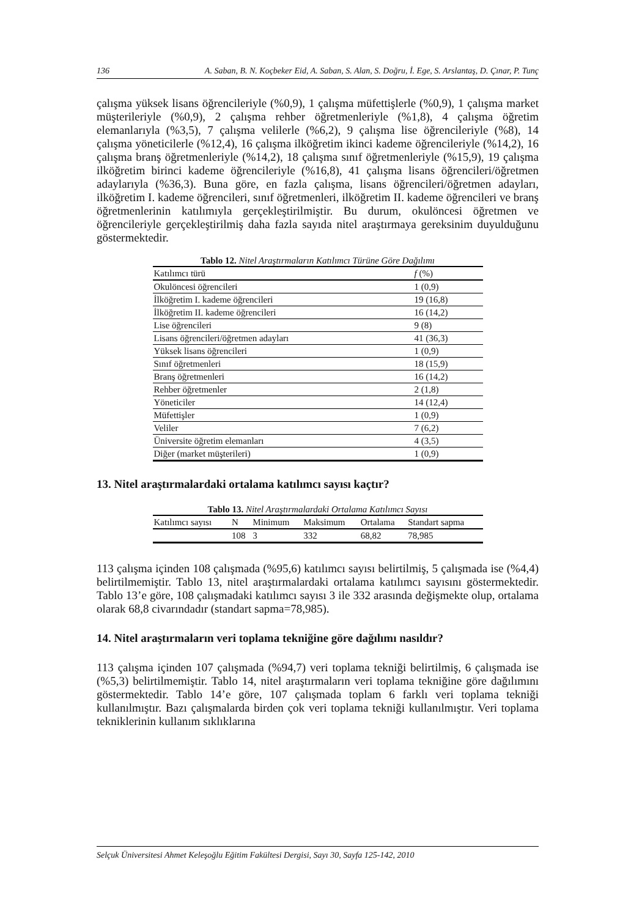136 A. Saban, B. N. Koçbeker Eid, A. Saban, S. Alan, S. Doğru, İ. Ege, S. Arslantaş, D. Çınar, P. Tunç
çalışma yüksek lisans öğrencileriyle (%0,9), 1 çalışma müfettişlerle (%0,9), 1 çalışma market müşterileriyle (%0,9), 2 çalışma rehber öğretmenleriyle (%1,8), 4 çalışma öğretim elemanlarıyla (%3,5), 7 çalışma velilerle (%6,2), 9 çalışma lise öğrencileriyle (%8), 14 çalışma yöneticilerle (%12,4), 16 çalışma ilköğretim ikinci kademe öğrencileriyle (%14,2), 16 çalışma branş öğretmenleriyle (%14,2), 18 çalışma sınıf öğretmenleriyle (%15,9), 19 çalışma ilköğretim birinci kademe öğrencileriyle (%16,8), 41 çalışma lisans öğrencileri/öğretmen adaylarıyla (%36,3). Buna göre, en fazla çalışma, lisans öğrencileri/öğretmen adayları, ilköğretim I. kademe öğrencileri, sınıf öğretmenleri, ilköğretim II. kademe öğrencileri ve branş öğretmenlerinin katılımıyla gerçekleştirilmiştir. Bu durum, okulöncesi öğretmen ve öğrencileriyle gerçekleştirilmiş daha fazla sayıda nitel araştırmaya gereksinim duyulduğunu göstermektedir.
Tablo 12. Nitel Araştırmaların Katılımcı Türüne Göre Dağılımı
| Katılımcı türü | f (%) |
| --- | --- |
| Okulöncesi öğrencileri | 1 (0,9) |
| İlköğretim I. kademe öğrencileri | 19 (16,8) |
| İlköğretim II. kademe öğrencileri | 16 (14,2) |
| Lise öğrencileri | 9 (8) |
| Lisans öğrencileri/öğretmen adayları | 41 (36,3) |
| Yüksek lisans öğrencileri | 1 (0,9) |
| Sınıf öğretmenleri | 18 (15,9) |
| Branş öğretmenleri | 16 (14,2) |
| Rehber öğretmenler | 2 (1,8) |
| Yöneticiler | 14 (12,4) |
| Müfettişler | 1 (0,9) |
| Veliler | 7 (6,2) |
| Üniversite öğretim elemanları | 4 (3,5) |
| Diğer (market müşterileri) | 1 (0,9) |
13. Nitel araştırmalardaki ortalama katılımcı sayısı kaçtır?
Tablo 13. Nitel Araştırmalardaki Ortalama Katılımcı Sayısı
| Katılımcı sayısı | N | Minimum | Maksimum | Ortalama | Standart sapma |
| --- | --- | --- | --- | --- | --- |
| | 108 | 3 | 332 | 68,82 | 78,985 |
113 çalışma içinden 108 çalışmada (%95,6) katılımcı sayısı belirtilmiş, 5 çalışmada ise (%4,4) belirtilmemiştir. Tablo 13, nitel araştırmalardaki ortalama katılımcı sayısını göstermektedir. Tablo 13’e göre, 108 çalışmadaki katılımcı sayısı 3 ile 332 arasında değişmekte olup, ortalama olarak 68,8 civarındadır (standart sapma=78,985).
14. Nitel araştırmaların veri toplama tekniğine göre dağılımı nasıldır?
113 çalışma içinden 107 çalışmada (%94,7) veri toplama tekniği belirtilmiş, 6 çalışmada ise (%5,3) belirtilmemiştir. Tablo 14, nitel araştırmaların veri toplama tekniğine göre dağılımını göstermektedir. Tablo 14’e göre, 107 çalışmada toplam 6 farklı veri toplama tekniği kullanılmıştır. Bazı çalışmalarda birden çok veri toplama tekniği kullanılmıştır. Veri toplama tekniklerinin kullanım sıklıklarına
Selçuk Üniversitesi Ahmet Keleşoğlu Eğitim Fakültesi Dergisi, Sayı 30, Sayfa 125-142, 2010